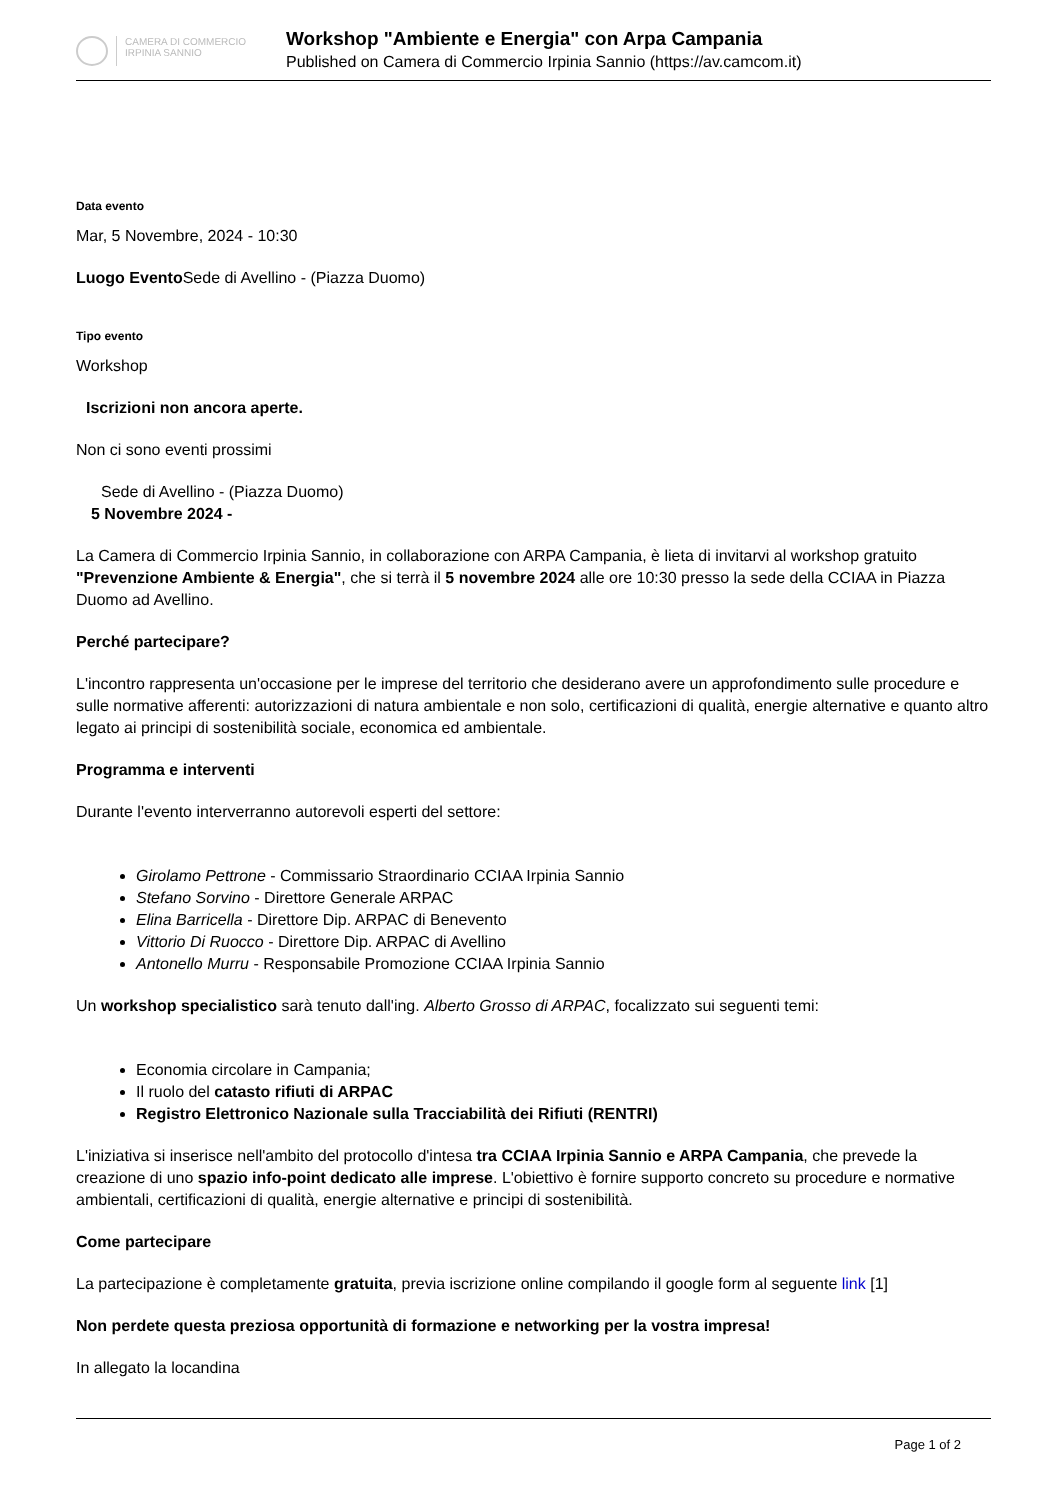CAMERA DI COMMERCIO
IRPINIA SANNIO
Workshop "Ambiente e Energia" con Arpa Campania
Published on Camera di Commercio Irpinia Sannio (https://av.camcom.it)
Data evento
Mar, 5 Novembre, 2024 - 10:30
Luogo Evento Sede di Avellino - (Piazza Duomo)
Tipo evento
Workshop
Iscrizioni non ancora aperte.
Non ci sono eventi prossimi
Sede di Avellino - (Piazza Duomo)
5 Novembre 2024 -
La Camera di Commercio Irpinia Sannio, in collaborazione con ARPA Campania, è lieta di invitarvi al workshop gratuito "Prevenzione Ambiente & Energia", che si terrà il 5 novembre 2024 alle ore 10:30 presso la sede della CCIAA in Piazza Duomo ad Avellino.
Perché partecipare?
L'incontro rappresenta un'occasione per le imprese del territorio che desiderano avere un approfondimento sulle procedure e sulle normative afferenti: autorizzazioni di natura ambientale e non solo, certificazioni di qualità, energie alternative e quanto altro legato ai principi di sostenibilità sociale, economica ed ambientale.
Programma e interventi
Durante l'evento interverranno autorevoli esperti del settore:
Girolamo Pettrone - Commissario Straordinario CCIAA Irpinia Sannio
Stefano Sorvino - Direttore Generale ARPAC
Elina Barricella - Direttore Dip. ARPAC di Benevento
Vittorio Di Ruocco - Direttore Dip. ARPAC di Avellino
Antonello Murru - Responsabile Promozione CCIAA Irpinia Sannio
Un workshop specialistico sarà tenuto dall'ing. Alberto Grosso di ARPAC, focalizzato sui seguenti temi:
Economia circolare in Campania;
Il ruolo del catasto rifiuti di ARPAC
Registro Elettronico Nazionale sulla Tracciabilità dei Rifiuti (RENTRI)
L'iniziativa si inserisce nell'ambito del protocollo d'intesa tra CCIAA Irpinia Sannio e ARPA Campania, che prevede la creazione di uno spazio info-point dedicato alle imprese. L'obiettivo è fornire supporto concreto su procedure e normative ambientali, certificazioni di qualità, energie alternative e principi di sostenibilità.
Come partecipare
La partecipazione è completamente gratuita, previa iscrizione online compilando il google form al seguente link [1]
Non perdete questa preziosa opportunità di formazione e networking per la vostra impresa!
In allegato la locandina
Page 1 of 2